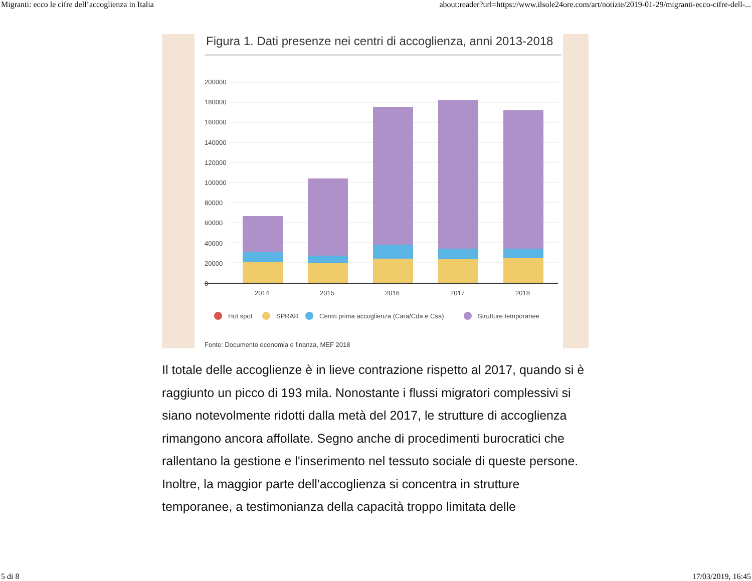Migranti: ecco le cifre dell’accoglienza in Italia about:reader?url=https://www.ilsole24ore.com/art/notizie/2019-01-29/migranti-ecco-cifre-dell-...
Figura 1. Dati presenze nei centri di accoglienza, anni 2013-2018
200000
180000
160000
140000
120000
100000
80000
60000
40000
20000
0
2014
2015
2016
2017
2018
Hot spot
SPRAR
Centri prima accoglienza (Cara/Cda e Csa)
Strutture temporanee
Fonte: Documento economia e finanza, MEF 2018
Il totale delle accoglienze è in lieve contrazione rispetto al 2017, quando si è raggiunto un picco di 193 mila. Nonostante i flussi migratori complessivi si siano notevolmente ridotti dalla metà del 2017, le strutture di accoglienza rimangono ancora affollate. Segno anche di procedimenti burocratici che rallentano la gestione e l'inserimento nel tessuto sociale di queste persone.
Inoltre, la maggior parte dell'accoglienza si concentra in strutture temporanee, a testimonianza della capacità troppo limitata delle
5 di 8 17/03/2019, 16:45